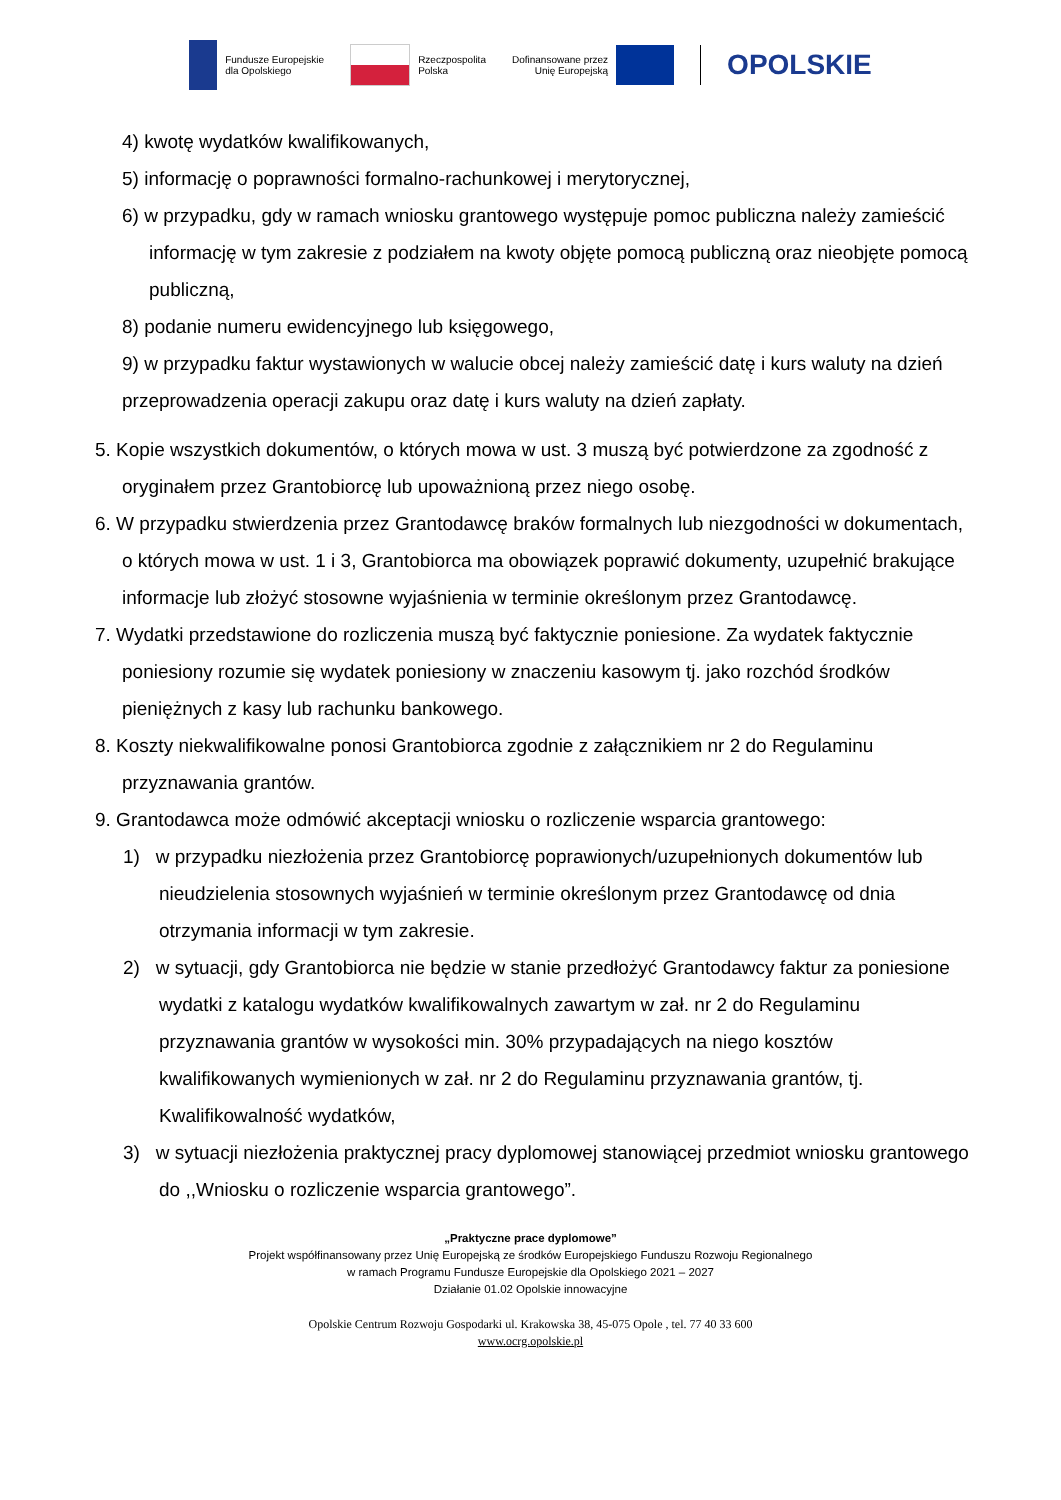Fundusze Europejskie
dla Opolskiego
Rzeczpospolita
Polska
Dofinansowane przez
Unię Europejską
OPOLSKIE
4) kwotę wydatków kwalifikowanych,
5) informację o poprawności formalno-rachunkowej i merytorycznej,
6) w przypadku, gdy w ramach wniosku grantowego występuje pomoc publiczna należy zamieścić informację w tym zakresie z podziałem na kwoty objęte pomocą publiczną oraz nieobjęte pomocą publiczną,
8) podanie numeru ewidencyjnego lub księgowego,
9) w przypadku faktur wystawionych w walucie obcej należy zamieścić datę i kurs waluty na dzień przeprowadzenia operacji zakupu oraz datę i kurs waluty na dzień zapłaty.
5. Kopie wszystkich dokumentów, o których mowa w ust. 3 muszą być potwierdzone za zgodność z oryginałem przez Grantobiorcę lub upoważnioną przez niego osobę.
6. W przypadku stwierdzenia przez Grantodawcę braków formalnych lub niezgodności w dokumentach, o których mowa w ust. 1 i 3, Grantobiorca ma obowiązek poprawić dokumenty, uzupełnić brakujące informacje lub złożyć stosowne wyjaśnienia w terminie określonym przez Grantodawcę.
7. Wydatki przedstawione do rozliczenia muszą być faktycznie poniesione. Za wydatek faktycznie poniesiony rozumie się wydatek poniesiony w znaczeniu kasowym tj. jako rozchód środków pieniężnych z kasy lub rachunku bankowego.
8. Koszty niekwalifikowalne ponosi Grantobiorca zgodnie z załącznikiem nr 2 do Regulaminu przyznawania grantów.
9. Grantodawca może odmówić akceptacji wniosku o rozliczenie wsparcia grantowego:
1) w przypadku niezłożenia przez Grantobiorcę poprawionych/uzupełnionych dokumentów lub nieudzielenia stosownych wyjaśnień w terminie określonym przez Grantodawcę od dnia otrzymania informacji w tym zakresie.
2) w sytuacji, gdy Grantobiorca nie będzie w stanie przedłożyć Grantodawcy faktur za poniesione wydatki z katalogu wydatków kwalifikowalnych zawartym w zał. nr 2 do Regulaminu przyznawania grantów w wysokości min. 30% przypadających na niego kosztów kwalifikowanych wymienionych w zał. nr 2 do Regulaminu przyznawania grantów, tj. Kwalifikowalność wydatków,
3) w sytuacji niezłożenia praktycznej pracy dyplomowej stanowiącej przedmiot wniosku grantowego do ,,Wniosku o rozliczenie wsparcia grantowego”.
„Praktyczne prace dyplomowe”
Projekt współfinansowany przez Unię Europejską ze środków Europejskiego Funduszu Rozwoju Regionalnego
w ramach Programu Fundusze Europejskie dla Opolskiego 2021 – 2027
Działanie 01.02 Opolskie innowacyjne
Opolskie Centrum Rozwoju Gospodarki ul. Krakowska 38, 45-075 Opole , tel. 77 40 33 600
www.ocrg.opolskie.pl